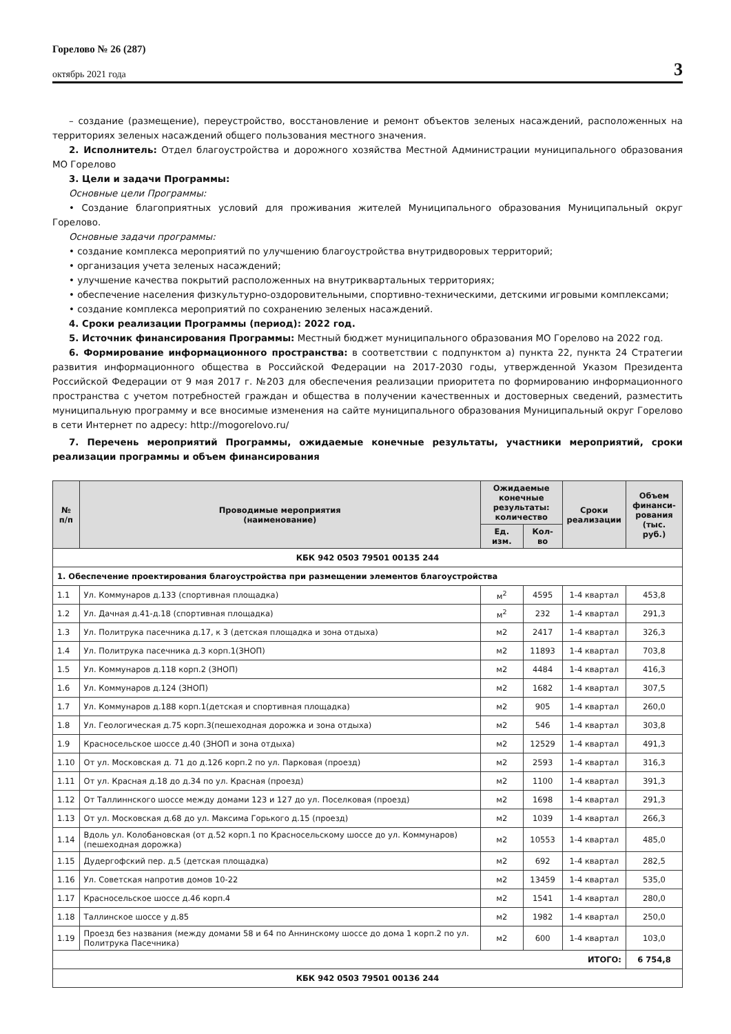Горелово № 26 (287)
октябрь 2021 года
3
– создание (размещение), переустройство, восстановление и ремонт объектов зеленых насаждений, расположенных на территориях зеленых насаждений общего пользования местного значения.
2. Исполнитель: Отдел благоустройства и дорожного хозяйства Местной Администрации муниципального образования МО Горелово
3. Цели и задачи Программы:
Основные цели Программы:
• Создание благоприятных условий для проживания жителей Муниципального образования Муниципальный округ Горелово.
Основные задачи программы:
• создание комплекса мероприятий по улучшению благоустройства внутридворовых территорий;
• организация учета зеленых насаждений;
• улучшение качества покрытий расположенных на внутриквартальных территориях;
• обеспечение населения физкультурно-оздоровительными, спортивно-техническими, детскими игровыми комплексами;
• создание комплекса мероприятий по сохранению зеленых насаждений.
4. Сроки реализации Программы (период): 2022 год.
5. Источник финансирования Программы: Местный бюджет муниципального образования МО Горелово на 2022 год.
6. Формирование информационного пространства: в соответствии с подпунктом а) пункта 22, пункта 24 Стратегии развития информационного общества в Российской Федерации на 2017-2030 годы, утвержденной Указом Президента Российской Федерации от 9 мая 2017 г. №203 для обеспечения реализации приоритета по формированию информационного пространства с учетом потребностей граждан и общества в получении качественных и достоверных сведений, разместить муниципальную программу и все вносимые изменения на сайте муниципального образования Муниципальный округ Горелово в сети Интернет по адресу: http://mogorelovo.ru/
7. Перечень мероприятий Программы, ожидаемые конечные результаты, участники мероприятий, сроки реализации программы и объем финансирования
| № п/п | Проводимые мероприятия (наименование) | Ожидаемые конечные результаты: количество | | Сроки реализации | Объем финанси- рования (тыс. руб.) |
| --- | --- | --- | --- | --- | --- |
| | | Ед. изм. | Кол-во | | |
| КБК 942 0503 79501 00135 244 | | | | | |
| 1. Обеспечение проектирования благоустройства при размещении элементов благоустройства | | | | | |
| 1.1 | Ул. Коммунаров д.133 (спортивная площадка) | м<sup>2</sup> | 4595 | 1-4 квартал | 453,8 |
| 1.2 | Ул. Дачная д.41-д.18 (спортивная площадка) | м<sup>2</sup> | 232 | 1-4 квартал | 291,3 |
| 1.3 | Ул. Политрука пасечника д.17, к 3 (детская площадка и зона отдыха) | м2 | 2417 | 1-4 квартал | 326,3 |
| 1.4 | Ул. Политрука пасечника д.3 корп.1(ЗНОП) | м2 | 11893 | 1-4 квартал | 703,8 |
| 1.5 | Ул. Коммунаров д.118 корп.2 (ЗНОП) | м2 | 4484 | 1-4 квартал | 416,3 |
| 1.6 | Ул. Коммунаров д.124 (ЗНОП) | м2 | 1682 | 1-4 квартал | 307,5 |
| 1.7 | Ул. Коммунаров д.188 корп.1(детская и спортивная площадка) | м2 | 905 | 1-4 квартал | 260,0 |
| 1.8 | Ул. Геологическая д.75 корп.3(пешеходная дорожка и зона отдыха) | м2 | 546 | 1-4 квартал | 303,8 |
| 1.9 | Красносельское шоссе д.40 (ЗНОП и зона отдыха) | м2 | 12529 | 1-4 квартал | 491,3 |
| 1.10 | От ул. Московская д. 71 до д.126 корп.2 по ул. Парковая (проезд) | м2 | 2593 | 1-4 квартал | 316,3 |
| 1.11 | От ул. Красная д.18 до д.34 по ул. Красная (проезд) | м2 | 1100 | 1-4 квартал | 391,3 |
| 1.12 | От Таллиннского шоссе между домами 123 и 127 до ул. Поселковая (проезд) | м2 | 1698 | 1-4 квартал | 291,3 |
| 1.13 | От ул. Московская д.68 до ул. Максима Горького д.15 (проезд) | м2 | 1039 | 1-4 квартал | 266,3 |
| 1.14 | Вдоль ул. Колобановская (от д.52 корп.1 по Красносельскому шоссе до ул. Коммунаров) (пешеходная дорожка) | м2 | 10553 | 1-4 квартал | 485,0 |
| 1.15 | Дудергофский пер. д.5 (детская площадка) | м2 | 692 | 1-4 квартал | 282,5 |
| 1.16 | Ул. Советская напротив домов 10-22 | м2 | 13459 | 1-4 квартал | 535,0 |
| 1.17 | Красносельское шоссе д.46 корп.4 | м2 | 1541 | 1-4 квартал | 280,0 |
| 1.18 | Таллинское шоссе у д.85 | м2 | 1982 | 1-4 квартал | 250,0 |
| 1.19 | Проезд без названия (между домами 58 и 64 по Аннинскому шоссе до дома 1 корп.2 по ул. Политрука Пасечника) | м2 | 600 | 1-4 квартал | 103,0 |
| ИТОГО: | | | | | 6 754,8 |
| КБК 942 0503 79501 00136 244 | | | | | |